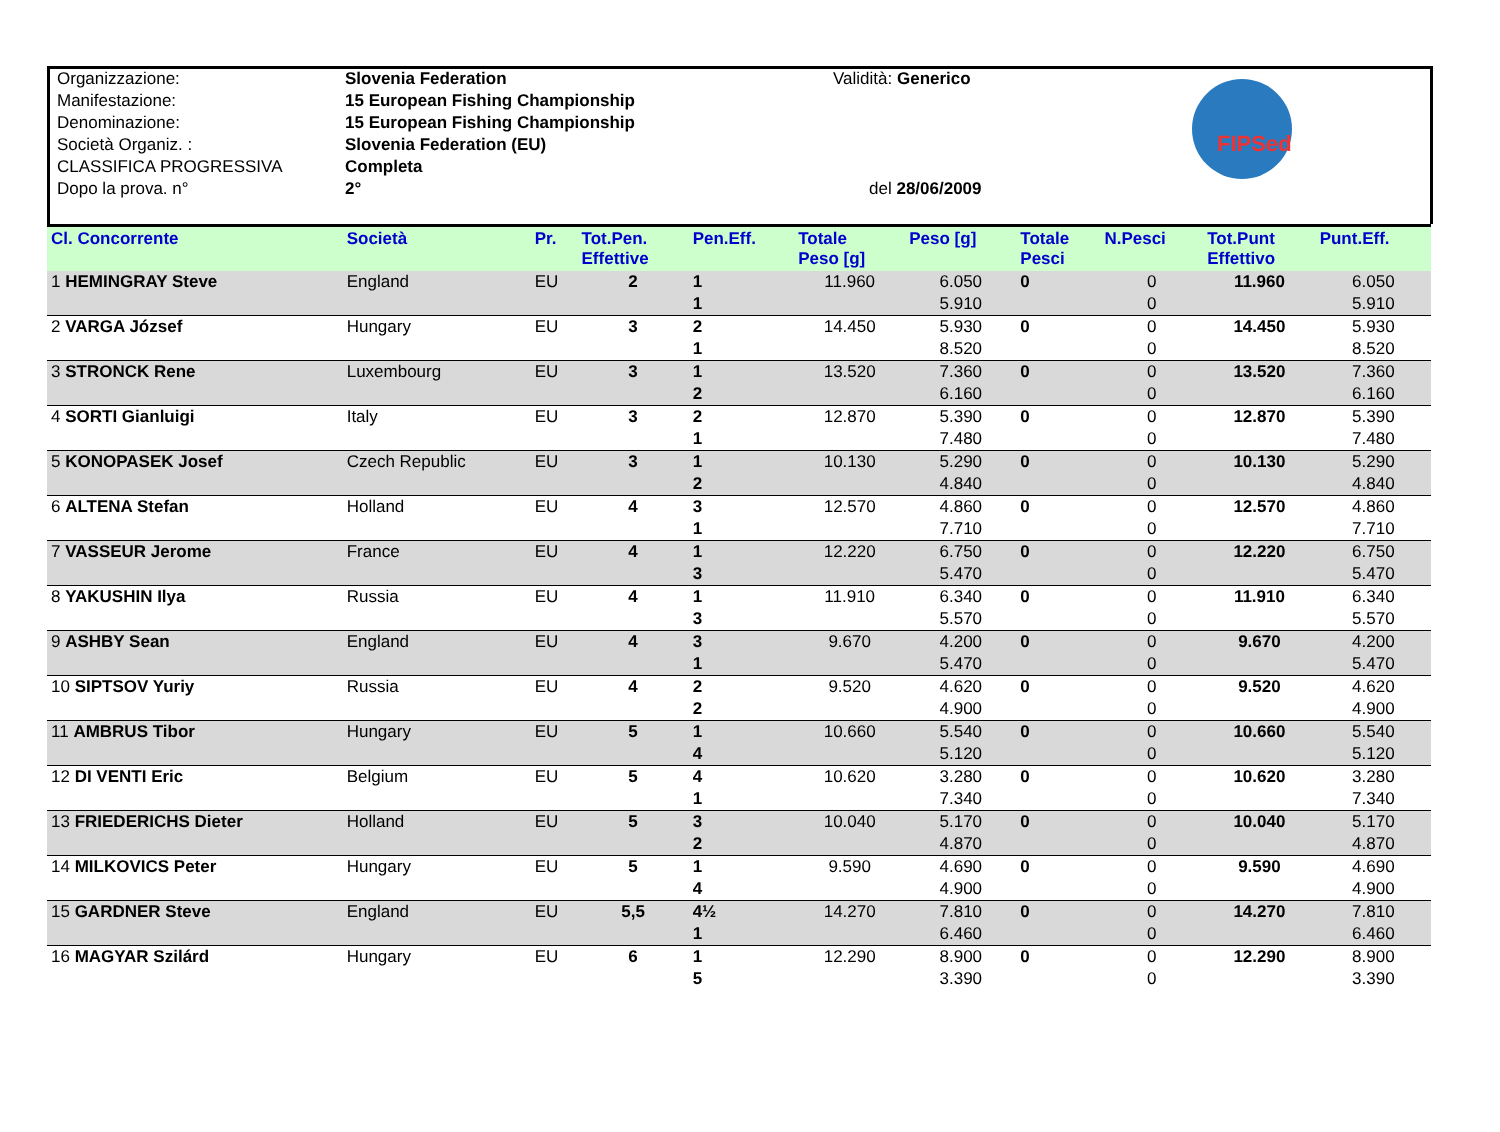| Organizzazione: | Slovenia Federation | Validità: Generico |
| Manifestazione: | 15 European Fishing Championship | |
| Denominazione: | 15 European Fishing Championship | |
| Società Organiz. : | Slovenia Federation (EU) | |
| CLASSIFICA PROGRESSIVA | Completa | |
| Dopo la prova. n° | 2° | del 28/06/2009 |
FIPSed
| Cl. Concorrente | Società | Pr. | Tot.Pen. Effettive | Pen.Eff. | Totale Peso [g] | Peso [g] | Totale Pesci | N.Pesci | Tot.Punt Effettivo | Punt.Eff. |
| --- | --- | --- | --- | --- | --- | --- | --- | --- | --- | --- |
| 1 HEMINGRAY Steve | England | EU | 2 | 1 | 11.960 | 6.050 | 0 | 0 | 11.960 | 6.050 |
| | | | | 1 | | 5.910 | | 0 | | 5.910 |
| 2 VARGA József | Hungary | EU | 3 | 2 | 14.450 | 5.930 | 0 | 0 | 14.450 | 5.930 |
| | | | | 1 | | 8.520 | | 0 | | 8.520 |
| 3 STRONCK Rene | Luxembourg | EU | 3 | 1 | 13.520 | 7.360 | 0 | 0 | 13.520 | 7.360 |
| | | | | 2 | | 6.160 | | 0 | | 6.160 |
| 4 SORTI Gianluigi | Italy | EU | 3 | 2 | 12.870 | 5.390 | 0 | 0 | 12.870 | 5.390 |
| | | | | 1 | | 7.480 | | 0 | | 7.480 |
| 5 KONOPASEK Josef | Czech Republic | EU | 3 | 1 | 10.130 | 5.290 | 0 | 0 | 10.130 | 5.290 |
| | | | | 2 | | 4.840 | | 0 | | 4.840 |
| 6 ALTENA Stefan | Holland | EU | 4 | 3 | 12.570 | 4.860 | 0 | 0 | 12.570 | 4.860 |
| | | | | 1 | | 7.710 | | 0 | | 7.710 |
| 7 VASSEUR Jerome | France | EU | 4 | 1 | 12.220 | 6.750 | 0 | 0 | 12.220 | 6.750 |
| | | | | 3 | | 5.470 | | 0 | | 5.470 |
| 8 YAKUSHIN Ilya | Russia | EU | 4 | 1 | 11.910 | 6.340 | 0 | 0 | 11.910 | 6.340 |
| | | | | 3 | | 5.570 | | 0 | | 5.570 |
| 9 ASHBY Sean | England | EU | 4 | 3 | 9.670 | 4.200 | 0 | 0 | 9.670 | 4.200 |
| | | | | 1 | | 5.470 | | 0 | | 5.470 |
| 10 SIPTSOV Yuriy | Russia | EU | 4 | 2 | 9.520 | 4.620 | 0 | 0 | 9.520 | 4.620 |
| | | | | 2 | | 4.900 | | 0 | | 4.900 |
| 11 AMBRUS Tibor | Hungary | EU | 5 | 1 | 10.660 | 5.540 | 0 | 0 | 10.660 | 5.540 |
| | | | | 4 | | 5.120 | | 0 | | 5.120 |
| 12 DI VENTI Eric | Belgium | EU | 5 | 4 | 10.620 | 3.280 | 0 | 0 | 10.620 | 3.280 |
| | | | | 1 | | 7.340 | | 0 | | 7.340 |
| 13 FRIEDERICHS Dieter | Holland | EU | 5 | 3 | 10.040 | 5.170 | 0 | 0 | 10.040 | 5.170 |
| | | | | 2 | | 4.870 | | 0 | | 4.870 |
| 14 MILKOVICS Peter | Hungary | EU | 5 | 1 | 9.590 | 4.690 | 0 | 0 | 9.590 | 4.690 |
| | | | | 4 | | 4.900 | | 0 | | 4.900 |
| 15 GARDNER Steve | England | EU | 5,5 | 4½ | 14.270 | 7.810 | 0 | 0 | 14.270 | 7.810 |
| | | | | 1 | | 6.460 | | 0 | | 6.460 |
| 16 MAGYAR Szilárd | Hungary | EU | 6 | 1 | 12.290 | 8.900 | 0 | 0 | 12.290 | 8.900 |
| | | | | 5 | | 3.390 | | 0 | | 3.390 |